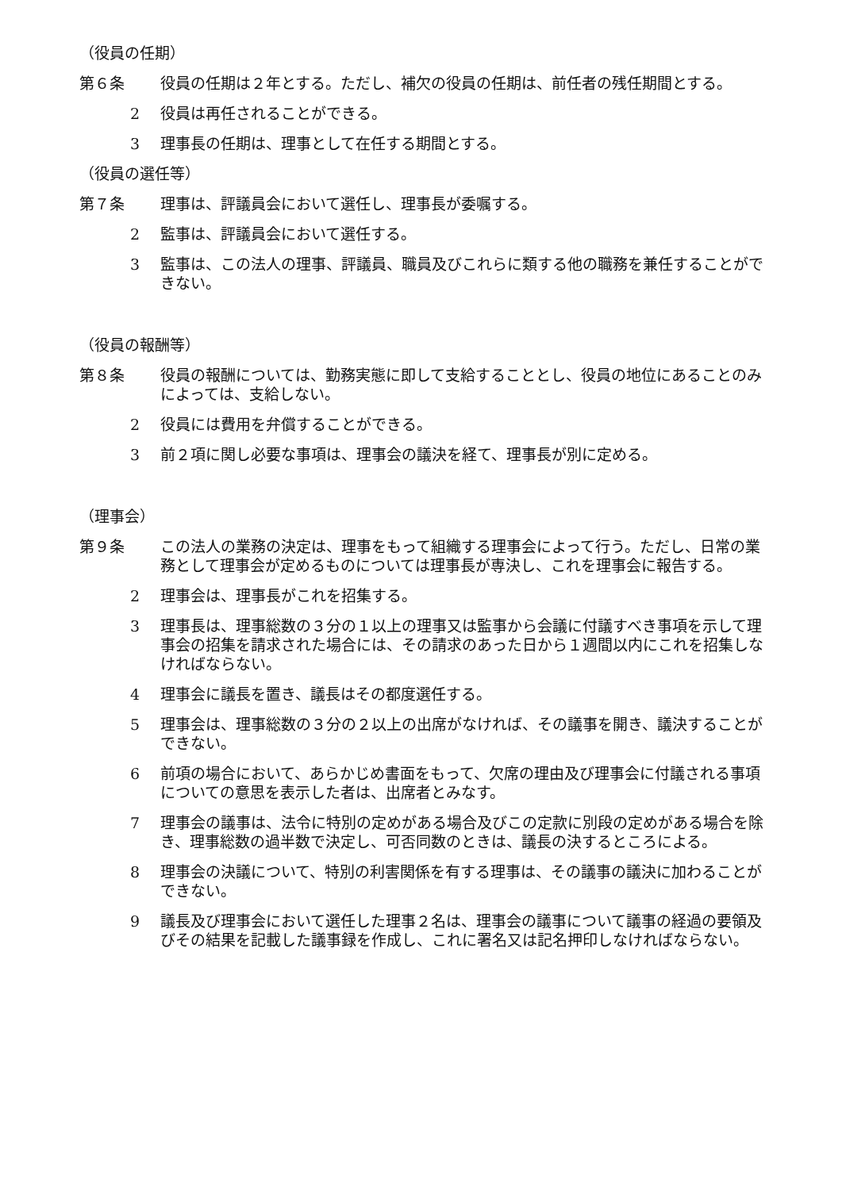（役員の任期）
第６条 役員の任期は２年とする。ただし、補欠の役員の任期は、前任者の残任期間とする。
2 役員は再任されることができる。
3 理事長の任期は、理事として在任する期間とする。
（役員の選任等）
第７条 理事は、評議員会において選任し、理事長が委嘱する。
2 監事は、評議員会において選任する。
3 監事は、この法人の理事、評議員、職員及びこれらに類する他の職務を兼任することができない。
（役員の報酬等）
第８条 役員の報酬については、勤務実態に即して支給することとし、役員の地位にあることのみによっては、支給しない。
2 役員には費用を弁償することができる。
3 前２項に関し必要な事項は、理事会の議決を経て、理事長が別に定める。
（理事会）
第９条 この法人の業務の決定は、理事をもって組織する理事会によって行う。ただし、日常の業務として理事会が定めるものについては理事長が専決し、これを理事会に報告する。
2 理事会は、理事長がこれを招集する。
3 理事長は、理事総数の３分の１以上の理事又は監事から会議に付議すべき事項を示して理事会の招集を請求された場合には、その請求のあった日から１週間以内にこれを招集しなければならない。
4 理事会に議長を置き、議長はその都度選任する。
5 理事会は、理事総数の３分の２以上の出席がなければ、その議事を開き、議決することができない。
6 前項の場合において、あらかじめ書面をもって、欠席の理由及び理事会に付議される事項についての意思を表示した者は、出席者とみなす。
7 理事会の議事は、法令に特別の定めがある場合及びこの定款に別段の定めがある場合を除き、理事総数の過半数で決定し、可否同数のときは、議長の決するところによる。
8 理事会の決議について、特別の利害関係を有する理事は、その議事の議決に加わることができない。
9 議長及び理事会において選任した理事２名は、理事会の議事について議事の経過の要領及びその結果を記載した議事録を作成し、これに署名又は記名押印しなければならない。